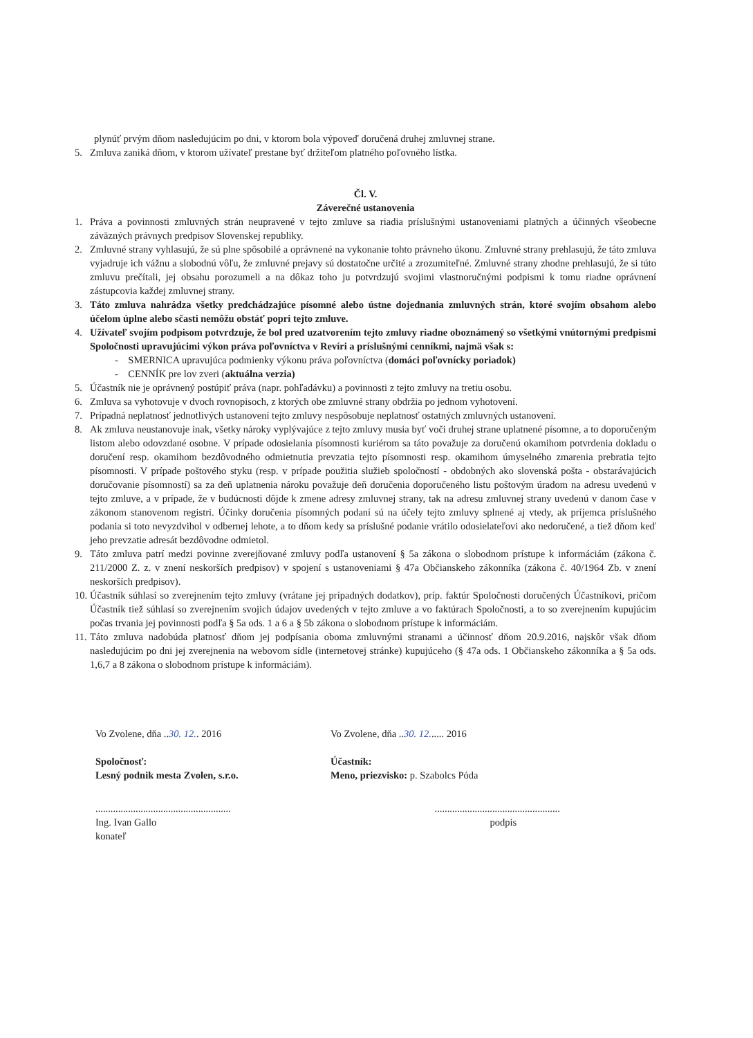plynúť prvým dňom nasledujúcim po dni, v ktorom bola výpoveď doručená druhej zmluvnej strane.
5. Zmluva zaniká dňom, v ktorom užívateľ prestane byť držiteľom platného poľovného lístka.
Čl. V.
Záverečné ustanovenia
1. Práva a povinnosti zmluvných strán neupravené v tejto zmluve sa riadia príslušnými ustanoveniami platných a účinných všeobecne záväzných právnych predpisov Slovenskej republiky.
2. Zmluvné strany vyhlasujú, že sú plne spôsobilé a oprávnené na vykonanie tohto právneho úkonu. Zmluvné strany prehlasujú, že táto zmluva vyjadruje ich vážnu a slobodnú vôľu, že zmluvné prejavy sú dostatočne určité a zrozumiteľné. Zmluvné strany zhodne prehlasujú, že si túto zmluvu prečítali, jej obsahu porozumeli a na dôkaz toho ju potvrdzujú svojimi vlastnoručnými podpismi k tomu riadne oprávnení zástupcovia každej zmluvnej strany.
3. Táto zmluva nahrádza všetky predchádzajúce písomné alebo ústne dojednania zmluvných strán, ktoré svojím obsahom alebo účelom úplne alebo sčasti nemôžu obstáť popri tejto zmluve.
4. Užívateľ svojím podpisom potvrdzuje, že bol pred uzatvorením tejto zmluvy riadne oboznámený so všetkými vnútornými predpismi Spoločnosti upravujúcimi výkon práva poľovníctva v Revíri a príslušnými cenníkmi, najmä však s:
- SMERNICA upravujúca podmienky výkonu práva poľovníctva (domáci poľovnícky poriadok)
- CENNÍK pre lov zveri (aktuálna verzia)
5. Účastník nie je oprávnený postúpiť práva (napr. pohľadávku) a povinnosti z tejto zmluvy na tretiu osobu.
6. Zmluva sa vyhotovuje v dvoch rovnopisoch, z ktorých obe zmluvné strany obdržia po jednom vyhotovení.
7. Prípadná neplatnosť jednotlivých ustanovení tejto zmluvy nespôsobuje neplatnosť ostatných zmluvných ustanovení.
8. Ak zmluva neustanovuje inak, všetky nároky vyplývajúce z tejto zmluvy musia byť voči druhej strane uplatnené písomne, a to doporučeným listom alebo odovzdané osobne. V prípade odosielania písomnosti kuriérom sa táto považuje za doručenú okamihom potvrdenia dokladu o doručení resp. okamihom bezdôvodného odmietnutia prevzatia tejto písomnosti resp. okamihom úmyselného zmarenia prebratia tejto písomnosti. V prípade poštového styku (resp. v prípade použitia služieb spoločností - obdobných ako slovenská pošta - obstarávajúcich doručovanie písomností) sa za deň uplatnenia nároku považuje deň doručenia doporučeného listu poštovým úradom na adresu uvedenú v tejto zmluve, a v prípade, že v budúcnosti dôjde k zmene adresy zmluvnej strany, tak na adresu zmluvnej strany uvedenú v danom čase v zákonom stanovenom registri. Účinky doručenia písomných podaní sú na účely tejto zmluvy splnené aj vtedy, ak príjemca príslušného podania si toto nevyzdvihol v odbernej lehote, a to dňom kedy sa príslušné podanie vrátilo odosielateľovi ako nedoručené, a tiež dňom keď jeho prevzatie adresát bezdôvodne odmietol.
9. Táto zmluva patrí medzi povinne zverejňované zmluvy podľa ustanovení § 5a zákona o slobodnom prístupe k informáciám (zákona č. 211/2000 Z. z. v znení neskorších predpisov) v spojení s ustanoveniami § 47a Občianskeho zákonníka (zákona č. 40/1964 Zb. v znení neskorších predpisov).
10. Účastník súhlasí so zverejnením tejto zmluvy (vrátane jej prípadných dodatkov), príp. faktúr Spoločnosti doručených Účastníkovi, pričom Účastník tiež súhlasí so zverejnením svojich údajov uvedených v tejto zmluve a vo faktúrach Spoločnosti, a to so zverejnením kupujúcim počas trvania jej povinnosti podľa § 5a ods. 1 a 6 a § 5b zákona o slobodnom prístupe k informáciám.
11. Táto zmluva nadobúda platnosť dňom jej podpísania oboma zmluvnými stranami a účinnosť dňom 20.9.2016, najskôr však dňom nasledujúcim po dni jej zverejnenia na webovom sídle (internetovej stránke) kupujúceho (§ 47a ods. 1 Občianskeho zákonníka a § 5a ods. 1,6,7 a 8 zákona o slobodnom prístupe k informáciám).
Vo Zvolene, dňa ..30. 12.. 2016 Vo Zvolene, dňa ..30. 12...... 2016
Spoločnosť:
Lesný podnik mesta Zvolen, s.r.o.
Účastník:
Meno, priezvisko: p. Szabolcs Póda
......................................................
Ing. Ivan Gallo
konateľ
..................................................
podpis